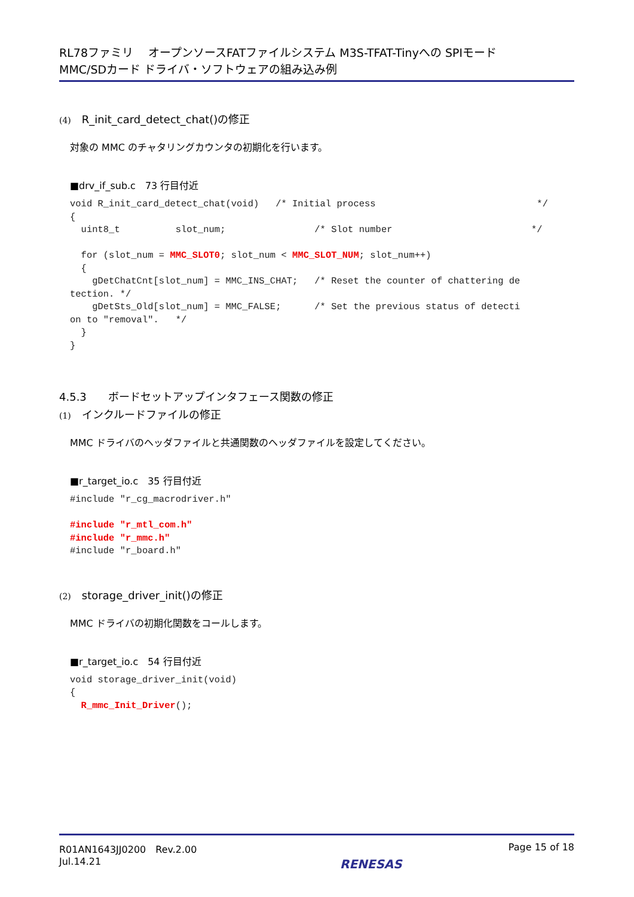RL78ファミリ　 オープンソースFATファイルシステム M3S-TFAT-Tinyへの SPIモード
MMC/SDカード ドライバ・ソフトウェアの組み込み例
(4) R_init_card_detect_chat()の修正
対象の MMC のチャタリングカウンタの初期化を行います。
■drv_if_sub.c　73 行目付近
void R_init_card_detect_chat(void)   /* Initial process                             */
{
  uint8_t          slot_num;                /* Slot number                         */

  for (slot_num = MMC_SLOT0; slot_num < MMC_SLOT_NUM; slot_num++)
  {
    gDetChatCnt[slot_num] = MMC_INS_CHAT;   /* Reset the counter of chattering de
tection. */
    gDetSts_Old[slot_num] = MMC_FALSE;      /* Set the previous status of detecti
on to "removal".   */
  }
}
4.5.3　　ボードセットアップインタフェース関数の修正
(1) インクルードファイルの修正
MMC ドライバのヘッダファイルと共通関数のヘッダファイルを設定してください。
■r_target_io.c　35 行目付近
#include "r_cg_macrodriver.h"

#include "r_mtl_com.h"
#include "r_mmc.h"
#include "r_board.h"
(2) storage_driver_init()の修正
MMC ドライバの初期化関数をコールします。
■r_target_io.c　54 行目付近
void storage_driver_init(void)
{
  R_mmc_Init_Driver();
R01AN1643JJ0200　Rev.2.00
Jul.14.21
RENESAS
Page 15 of 18